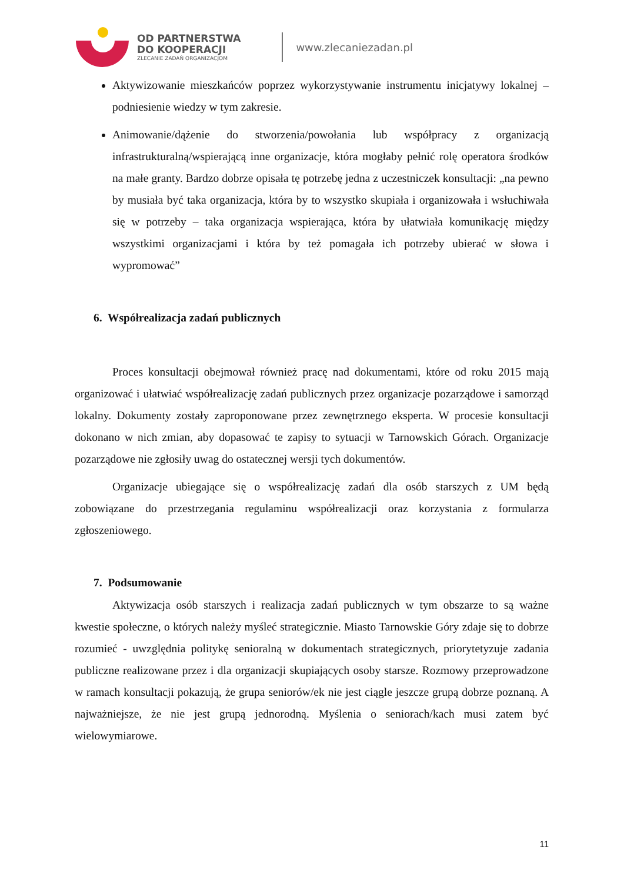OD PARTNERSTWA
DO KOOPERACJI
ZLECANIE ZADAŃ ORGANIZACJOM
www.zlecaniezadan.pl
Aktywizowanie mieszkańców poprzez wykorzystywanie instrumentu inicjatywy lokalnej – podniesienie wiedzy w tym zakresie.
Animowanie/dążenie do stworzenia/powołania lub współpracy z organizacją infrastrukturalną/wspierającą inne organizacje, która mogłaby pełnić rolę operatora środków na małe granty. Bardzo dobrze opisała tę potrzebę jedna z uczestniczek konsultacji: „na pewno by musiała być taka organizacja, która by to wszystko skupiała i organizowała i wsłuchiwała się w potrzeby – taka organizacja wspierająca, która by ułatwiała komunikację między wszystkimi organizacjami i która by też pomagała ich potrzeby ubierać w słowa i wypromować”
6. Współrealizacja zadań publicznych
Proces konsultacji obejmował również pracę nad dokumentami, które od roku 2015 mają organizować i ułatwiać współrealizację zadań publicznych przez organizacje pozarządowe i samorząd lokalny. Dokumenty zostały zaproponowane przez zewnętrznego eksperta. W procesie konsultacji dokonano w nich zmian, aby dopasować te zapisy to sytuacji w Tarnowskich Górach. Organizacje pozarządowe nie zgłosiły uwag do ostatecznej wersji tych dokumentów.
Organizacje ubiegające się o współrealizację zadań dla osób starszych z UM będą zobowiązane do przestrzegania regulaminu współrealizacji oraz korzystania z formularza zgłoszeniowego.
7. Podsumowanie
Aktywizacja osób starszych i realizacja zadań publicznych w tym obszarze to są ważne kwestie społeczne, o których należy myśleć strategicznie. Miasto Tarnowskie Góry zdaje się to dobrze rozumieć - uwzględnia politykę senioralną w dokumentach strategicznych, priorytetyzuje zadania publiczne realizowane przez i dla organizacji skupiających osoby starsze. Rozmowy przeprowadzone w ramach konsultacji pokazują, że grupa seniorów/ek nie jest ciągle jeszcze grupą dobrze poznaną. A najważniejsze, że nie jest grupą jednorodną. Myślenia o seniorach/kach musi zatem być wielowymiarowe.
11